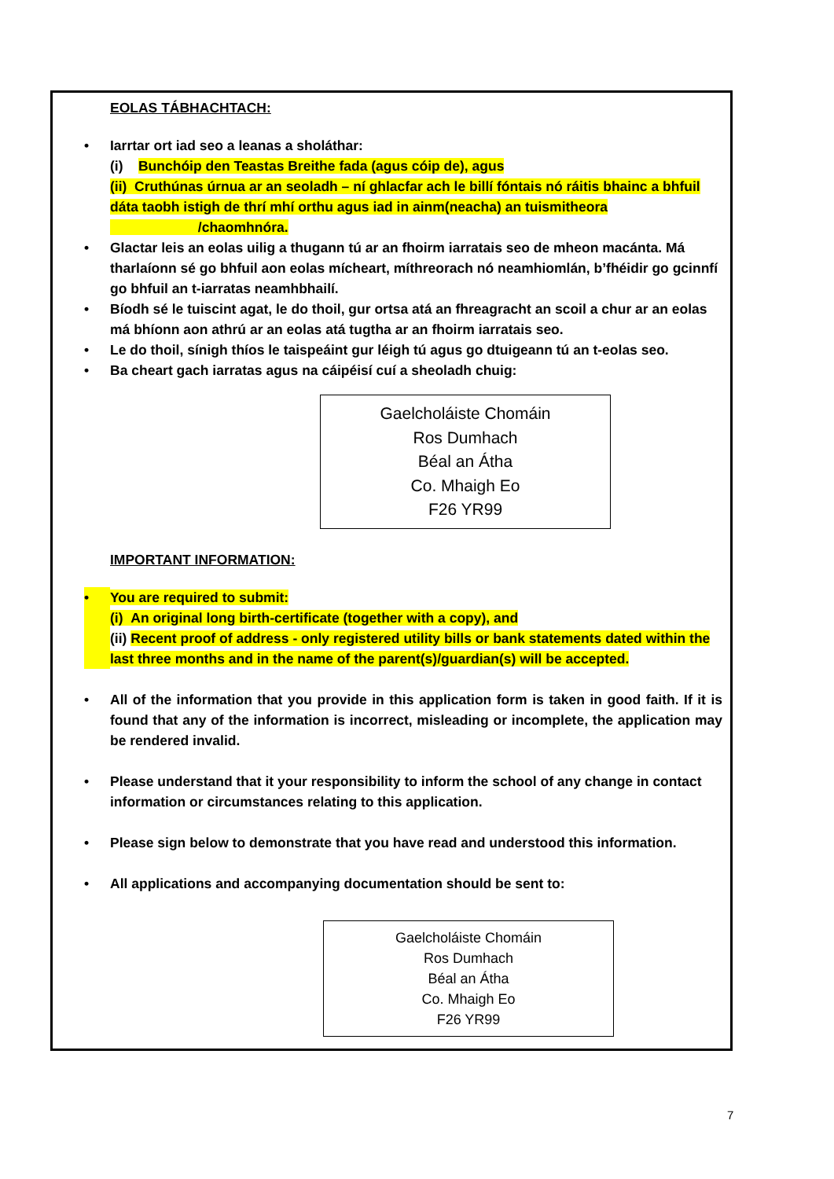EOLAS TÁBHACHTACH:
• Iarrtar ort iad seo a leanas a sholáthar:
(i) Bunchóip den Teastas Breithe fada (agus cóip de), agus
(ii) Cruthúnas úrnua ar an seoladh – ní ghlacfar ach le billí fóntais nó ráitis bhainc a bhfuil dáta taobh istigh de thrí mhí orthu agus iad in ainm(neacha) an tuismitheora
/chaomhnóra.
• Glactar leis an eolas uilig a thugann tú ar an fhoirm iarratais seo de mheon macánta. Má tharlaíonn sé go bhfuil aon eolas mícheart, míthreorach nó neamhiomlán, b’fhéidir go gcinnfí go bhfuil an t-iarratas neamhbhailí.
• Bíodh sé le tuiscint agat, le do thoil, gur ortsa atá an fhreagracht an scoil a chur ar an eolas má bhíonn aon athrú ar an eolas atá tugtha ar an fhoirm iarratais seo.
• Le do thoil, sínigh thíos le taispeáint gur léigh tú agus go dtuigeann tú an t-eolas seo.
• Ba cheart gach iarratas agus na cáipéisí cuí a sheoladh chuig:
Gaelcholáiste Chomáin
Ros Dumhach
Béal an Átha
Co. Mhaigh Eo
F26 YR99
IMPORTANT INFORMATION:
• You are required to submit:
(i) An original long birth-certificate (together with a copy), and
(ii) Recent proof of address - only registered utility bills or bank statements dated within the last three months and in the name of the parent(s)/guardian(s) will be accepted.
• All of the information that you provide in this application form is taken in good faith. If it is found that any of the information is incorrect, misleading or incomplete, the application may be rendered invalid.
• Please understand that it your responsibility to inform the school of any change in contact information or circumstances relating to this application.
• Please sign below to demonstrate that you have read and understood this information.
• All applications and accompanying documentation should be sent to:
Gaelcholáiste Chomáin
Ros Dumhach
Béal an Átha
Co. Mhaigh Eo
F26 YR99
7